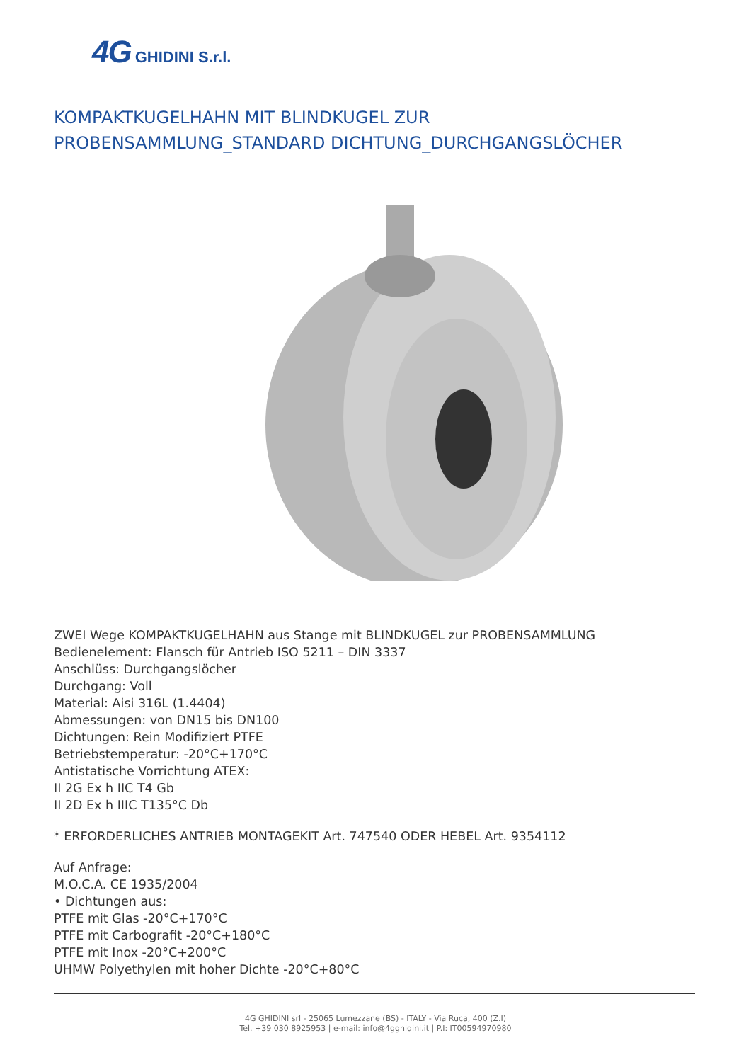4G GHIDINI S.r.l.
KOMPAKTKUGELHAHN MIT BLINDKUGEL ZUR
PROBENSAMMLUNG_STANDARD DICHTUNG_DURCHGANGSLÖCHER
ZWEI Wege KOMPAKTKUGELHAHN aus Stange mit BLINDKUGEL zur PROBENSAMMLUNG
Bedienelement: Flansch für Antrieb ISO 5211 – DIN 3337
Anschlüss: Durchgangslöcher
Durchgang: Voll
Material: Aisi 316L (1.4404)
Abmessungen: von DN15 bis DN100
Dichtungen: Rein Modifiziert PTFE
Betriebstemperatur: -20°C+170°C
Antistatische Vorrichtung ATEX:
II 2G Ex h IIC T4 Gb
II 2D Ex h IIIC T135°C Db
* ERFORDERLICHES ANTRIEB MONTAGEKIT Art. 747540 ODER HEBEL Art. 9354112
Auf Anfrage:
M.O.C.A. CE 1935/2004
• Dichtungen aus:
PTFE mit Glas -20°C+170°C
PTFE mit Carbografit -20°C+180°C
PTFE mit Inox -20°C+200°C
UHMW Polyethylen mit hoher Dichte -20°C+80°C
4G GHIDINI srl - 25065 Lumezzane (BS) - ITALY - Via Ruca, 400 (Z.I)
Tel. +39 030 8925953 | e-mail: info@4gghidini.it | P.I: IT00594970980